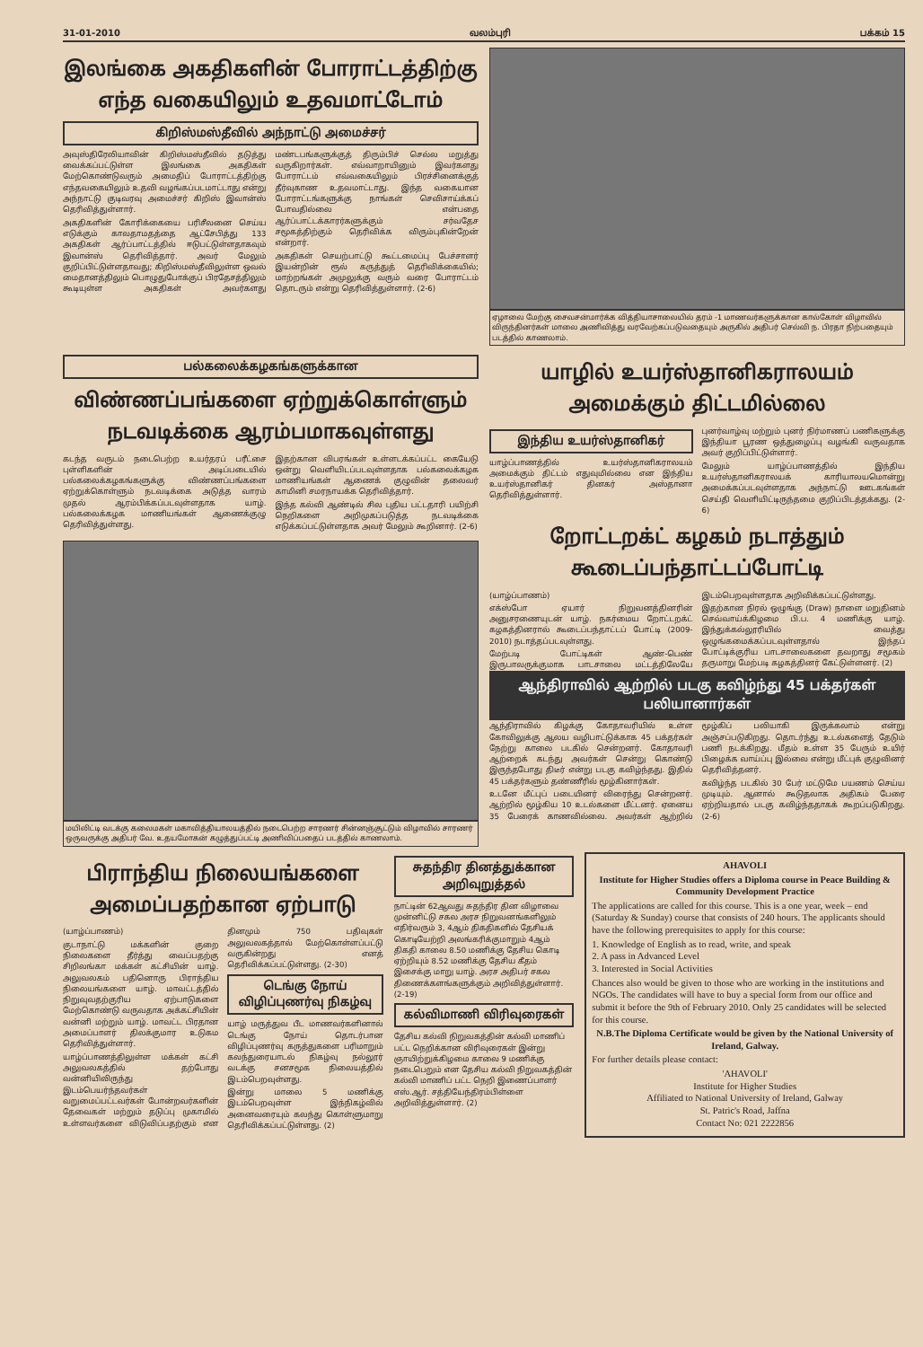31-01-2010 வலம்புரி பக்கம் 15
இலங்கை அகதிகளின் போராட்டத்திற்கு எந்த வகையிலும் உதவமாட்டோம்
கிறிஸ்மஸ்தீவில் அந்நாட்டு அமைச்சர்
அவுஸ்திரேலியாவின் கிறிஸ்மஸ்தீவில் தடுத்து வைக்கப்பட்டுள்ள இலங்கை அகதிகள் மேற்கொண்டுவரும் அமைதிப் போராட்டத்திற்கு எந்தவகையிலும் உதவி வழங்கப்படமாட்டாது என்று அந்நாட்டு குடிவரவு அமைச்சர் கிறிஸ் இவான்ஸ் தெரிவித்துள்ளார்.
அகதிகளின் கோரிக்கையை பரிசீலனை செய்ய எடுக்கும் காலதாமதத்தை ஆட்சேபித்து 133 அகதிகள் ஆர்ப்பாட்டத்தில் ஈடுபட்டுள்ளதாகவும் இவான்ஸ் தெரிவித்தார். அவர் மேலும் குறிப்பிட்டுள்ளதாவது; கிறிஸ்மஸ்தீவிலுள்ள ஒவல் மைதானத்திலும் பொழுதுபோக்குப் பிரதேசத்திலும் கூடியுள்ள அகதிகள் அவர்களது மண்டபங்களுக்குத் திரும்பிச் செல்ல மறுத்து வருகிறார்கள். எவ்வாறாயினும் இவர்களது போராட்டம் எவ்வகையிலும் பிரச்சினைக்குத் தீர்வுகாண உதவமாட்டாது. இந்த வகையான போராட்டங்களுக்கு நாங்கள் செவிசாய்க்கப் போவதில்லை என்பதை ஆர்ப்பாட்டக்காரர்களுக்கும் சர்வதேச சமூகத்திற்கும் தெரிவிக்க விரும்புகின்றேன் என்றார்.
அகதிகள் செயற்பாட்டு கூட்டமைப்பு பேச்சாளர் இயன்றின் ரூல் கருத்துத் தெரிவிக்கையில்; மாற்றங்கள் அமுலுக்கு வரும் வரை போராட்டம் தொடரும் என்று தெரிவித்துள்ளார். (2-6)
ஏழாலை மேற்கு சைவசன்மார்க்க வித்தியாசாலையில் தரம் -1 மாணவர்களுக்கான கால்கோள் விழாவில் விருந்தினர்கள் மாலை அணிவித்து வரவேற்கப்படுவதையும் அருகில் அதிபர் செல்வி ந. பிரதா நிற்பதையும் படத்தில் காணலாம்.
பல்கலைக்கழகங்களுக்கான
விண்ணப்பங்களை ஏற்றுக்கொள்ளும் நடவடிக்கை ஆரம்பமாகவுள்ளது
கடந்த வருடம் நடைபெற்ற உயர்தரப் பரீட்சை புள்ளிகளின் அடிப்படையில் பல்கலைக்கழகங்களுக்கு விண்ணப்பங்களை ஏற்றுக்கொள்ளும் நடவடிக்கை அடுத்த வாரம் முதல் ஆரம்பிக்கப்படவுள்ளதாக யாழ். பல்கலைக்கழக மாணியங்கள் ஆணைக்குழு தெரிவித்துள்ளது.
இதற்கான விபரங்கள் உள்ளடக்கப்பட்ட கையேடு ஒன்று வெளியிடப்படவுள்ளதாக பல்கலைக்கழக மாணியங்கள் ஆணைக் குழுவின் தலைவர் காமினி சமரநாயக்க தெரிவித்தார்.
இந்த கல்வி ஆண்டில் சில புதிய பட்டதாரி பயிற்சி நெறிகளை அறிமுகப்படுத்த நடவடிக்கை எடுக்கப்பட்டுள்ளதாக அவர் மேலும் கூறினார். (2-6)
மயிலிட்டி வடக்கு கலைமகள் மகாவித்தியாலயத்தில் நடைபெற்ற சாரணர் சின்னஞ்சூட்டும் விழாவில் சாரணர் ஒருவருக்கு அதிபர் வே. உதயமோகன் கழுத்துப்பட்டி அணிவிப்பதைப் படத்தில் காணலாம்.
யாழில் உயர்ஸ்தானிகராலயம் அமைக்கும் திட்டமில்லை
இந்திய உயர்ஸ்தானிகர்
யாழ்ப்பாணத்தில் உயர்ஸ்தானிகராலயம் அமைக்கும் திட்டம் எதுவுமில்லை என இந்திய உயர்ஸ்தானிகர் தினகர் அஸ்தானா தெரிவித்துள்ளார்.
புனர்வாழ்வு மற்றும் புனர் நிர்மாணப் பணிகளுக்கு இந்தியா பூரண ஒத்துழைப்பு வழங்கி வருவதாக அவர் குறிப்பிட்டுள்ளார்.
மேலும் யாழ்ப்பாணத்தில் இந்திய உயர்ஸ்தானிகராலயக் காரியாலயமொன்று அமைக்கப்படவுள்ளதாக அந்நாட்டு ஊடகங்கள் செய்தி வெளியிட்டிருந்தமை குறிப்பிடத்தக்கது. (2-6)
றோட்டறக்ட் கழகம் நடாத்தும் கூடைப்பந்தாட்டப்போட்டி
(யாழ்ப்பாணம்)
எக்ஸ்போ ஏயார் நிறுவனத்தினரின் அனுசரணையுடன் யாழ். நகர்மைய றோட்டறக்ட் கழகத்தினரால் கூடைப்பந்தாட்டப் போட்டி (2009-2010) நடாத்தப்படவுள்ளது.
மேற்படி போட்டிகள் ஆண்-பெண் இருபாலருக்குமாக பாடசாலை மட்டத்திலேயே இடம்பெறவுள்ளதாக அறிவிக்கப்பட்டுள்ளது.
இதற்கான நிரல் ஒழுங்கு (Draw) நாளை மறுதினம் செவ்வாய்க்கிழமை பி.ப. 4 மணிக்கு யாழ். இந்துக்கல்லூரியில் வைத்து ஒழுங்கமைக்கப்படவுள்ளதால் இந்தப் போட்டிக்குரிய பாடசாலைகளை தவறாது சமூகம் தருமாறு மேற்படி கழகத்தினர் கேட்டுள்ளனர். (2)
ஆந்திராவில் ஆற்றில் படகு கவிழ்ந்து 45 பக்தர்கள் பலியானார்கள்
ஆந்திராவில் கிழக்கு கோதாவரியில் உள்ள கோவிலுக்கு ஆலய வழிபாட்டுக்காக 45 பக்தர்கள் நேற்று காலை படகில் சென்றனர். கோதாவரி ஆற்றைக் கடந்து அவர்கள் சென்று கொண்டு இருந்தபோது திடீர் என்று படகு கவிழ்ந்தது. இதில் 45 பக்தர்களும் தண்ணீரில் மூழ்கினார்கள்.
உடனே மீட்புப் படையினர் விரைந்து சென்றனர். ஆற்றில் மூழ்கிய 10 உடல்களை மீட்டனர். ஏனைய 35 பேரைக் காணவில்லை. அவர்கள் ஆற்றில் மூழ்கிப் பலியாகி இருக்கலாம் என்று அஞ்சப்படுகிறது. தொடர்ந்து உடல்களைத் தேடும் பணி நடக்கிறது. மீதம் உள்ள 35 பேரும் உயிர் பிழைக்க வாய்ப்பு இல்லை என்று மீட்புக் குழுவினர் தெரிவித்தனர்.
கவிழ்ந்த படகில் 30 பேர் மட்டுமே பயணம் செய்ய முடியும். ஆனால் கூடுதலாக அதிகம் பேரை ஏற்றியதால் படகு கவிழ்ந்ததாகக் கூறப்படுகிறது. (2-6)
பிராந்திய நிலையங்களை அமைப்பதற்கான ஏற்பாடு
(யாழ்ப்பாணம்)
குடாநாட்டு மக்களின் குறை நிலைகளை தீர்த்து வைப்பதற்கு சிறிலங்கா மக்கள் கட்சியின் யாழ். அலுவலகம் பதினொரு பிராந்திய நிலையங்களை யாழ். மாவட்டத்தில் நிறுவுவதற்குரிய ஏற்பாடுகளை மேற்கொண்டு வருவதாக அக்கட்சியின் வன்னி மற்றும் யாழ். மாவட்ட பிரதான அமைப்பாளர் திலக்குமார உடுகம தெரிவித்துள்ளார்.
யாழ்ப்பாணத்திலுள்ள மக்கள் கட்சி அலுவலகத்தில் தற்போது வன்னியிலிருந்து இடம்பெயர்ந்தவர்கள் வறுமைப்பட்டவர்கள் போன்றவர்களின் தேவைகள் மற்றும் தடுப்பு முகாமில் உள்ளவர்களை விடுவிப்பதற்கும் என தினமும் 750 பதிவுகள் அலுவலகத்தால் மேற்கொள்ளப்பட்டு வருகின்றது எனத் தெரிவிக்கப்பட்டுள்ளது. (2-30)
டெங்கு நோய் விழிப்புணர்வு நிகழ்வு
யாழ் மருத்துவ பீட மாணவர்களினால் டெங்கு நோய் தொடர்பான விழிப்புணர்வு கருத்துகளை பரிமாறும் கலந்துரையாடல் நிகழ்வு நல்லூர் வடக்கு சனசமூக நிலையத்தில் இடம்பெறவுள்ளது.
இன்று மாலை 5 மணிக்கு இடம்பெறவுள்ள இந்நிகழ்வில் அனைவரையும் கலந்து கொள்ளுமாறு தெரிவிக்கப்பட்டுள்ளது. (2)
சுதந்திர தினத்துக்கான அறிவுறுத்தல்
நாட்டின் 62ஆவது சுதந்திர தின விழாவை முன்னிட்டு சகல அரச நிறுவனங்களிலும் எதிர்வரும் 3, 4ஆம் திகதிகளில் தேசியக் கொடியேற்றி அலங்கரிக்குமாறும் 4ஆம் திகதி காலை 8.50 மணிக்கு தேசிய கொடி ஏற்றியும் 8.52 மணிக்கு தேசிய கீதம் இசைக்கு மாறு யாழ். அரச அதிபர் சகல திணைக்களங்களுக்கும் அறிவித்துள்ளார். (2-19)
கல்விமாணி விரிவுரைகள்
தேசிய கல்வி நிறுவகத்தின் கல்வி மாணிப் பட்ட நெறிக்கான விரிவுரைகள் இன்று ஞாயிற்றுக்கிழமை காலை 9 மணிக்கு நடைபெறும் என தேசிய கல்வி நிறுவகத்தின் கல்வி மாணிப் பட்ட நெறி இணைப்பாளர் எஸ்.ஆர். சத்தியேந்திரம்பிள்ளை அறிவித்துள்ளார். (2)
AHAVOLI
Institute for Higher Studies offers a Diploma course in Peace Building & Community Development Practice
The applications are called for this course. This is a one year, week – end (Saturday & Sunday) course that consists of 240 hours. The applicants should have the following prerequisites to apply for this course:
1. Knowledge of English as to read, write, and speak
2. A pass in Advanced Level
3. Interested in Social Activities
Chances also would be given to those who are working in the institutions and NGOs. The candidates will have to buy a special form from our office and submit it before the 9th of February 2010. Only 25 candidates will be selected for this course.
N.B.The Diploma Certificate would be given by the National University of Ireland, Galway.
For further details please contact:
'AHAVOLI'
Institute for Higher Studies
Affiliated to National University of Ireland, Galway
St. Patric's Road, Jaffna
Contact No: 021 2222856